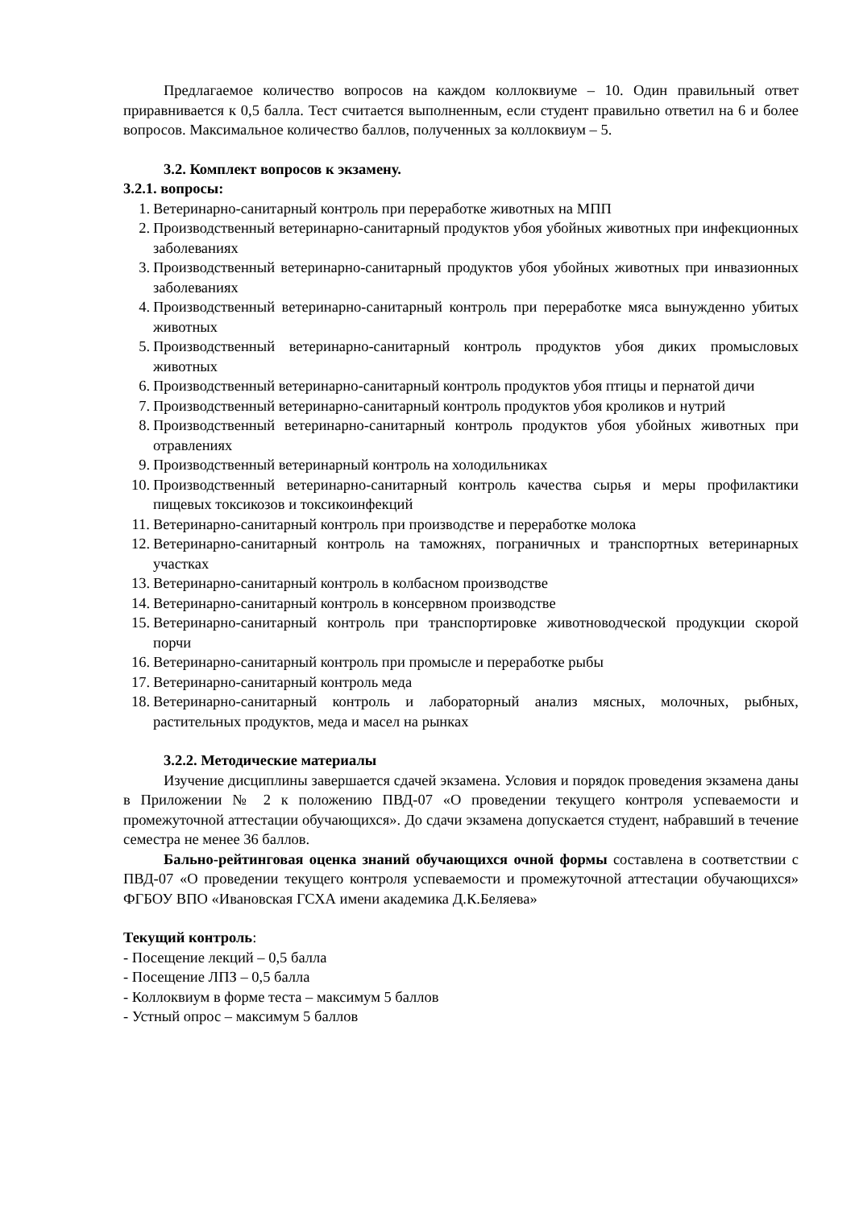Предлагаемое количество вопросов на каждом коллоквиуме – 10. Один правильный ответ приравнивается к 0,5 балла. Тест считается выполненным, если студент правильно ответил на 6 и более вопросов. Максимальное количество баллов, полученных за коллоквиум – 5.
3.2. Комплект вопросов к экзамену.
3.2.1. вопросы:
1. Ветеринарно-санитарный контроль при переработке животных на МПП
2. Производственный ветеринарно-санитарный продуктов убоя убойных животных при инфекционных заболеваниях
3. Производственный ветеринарно-санитарный продуктов убоя убойных животных при инвазионных заболеваниях
4. Производственный ветеринарно-санитарный контроль при переработке мяса вынужденно убитых животных
5. Производственный ветеринарно-санитарный контроль продуктов убоя диких промысловых животных
6. Производственный ветеринарно-санитарный контроль продуктов убоя птицы и пернатой дичи
7. Производственный ветеринарно-санитарный контроль продуктов убоя кроликов и нутрий
8. Производственный ветеринарно-санитарный контроль продуктов убоя убойных животных при отравлениях
9. Производственный ветеринарный контроль на холодильниках
10. Производственный ветеринарно-санитарный контроль качества сырья и меры профилактики пищевых токсикозов и токсикоинфекций
11. Ветеринарно-санитарный контроль при производстве и переработке молока
12. Ветеринарно-санитарный контроль на таможнях, пограничных и транспортных ветеринарных участках
13. Ветеринарно-санитарный контроль в колбасном производстве
14. Ветеринарно-санитарный контроль в консервном производстве
15. Ветеринарно-санитарный контроль при транспортировке животноводческой продукции скорой порчи
16. Ветеринарно-санитарный контроль при промысле и переработке рыбы
17. Ветеринарно-санитарный контроль меда
18. Ветеринарно-санитарный контроль и лабораторный анализ мясных, молочных, рыбных, растительных продуктов, меда и масел на рынках
3.2.2. Методические материалы
Изучение дисциплины завершается сдачей экзамена. Условия и порядок проведения экзамена даны в Приложении № 2 к положению ПВД-07 «О проведении текущего контроля успеваемости и промежуточной аттестации обучающихся». До сдачи экзамена допускается студент, набравший в течение семестра не менее 36 баллов.
Бально-рейтинговая оценка знаний обучающихся очной формы составлена в соответствии с ПВД-07 «О проведении текущего контроля успеваемости и промежуточной аттестации обучающихся» ФГБОУ ВПО «Ивановская ГСХА имени академика Д.К.Беляева»
Текущий контроль:
- Посещение лекций – 0,5 балла
- Посещение ЛПЗ – 0,5 балла
- Коллоквиум в форме теста – максимум 5 баллов
- Устный опрос – максимум 5 баллов